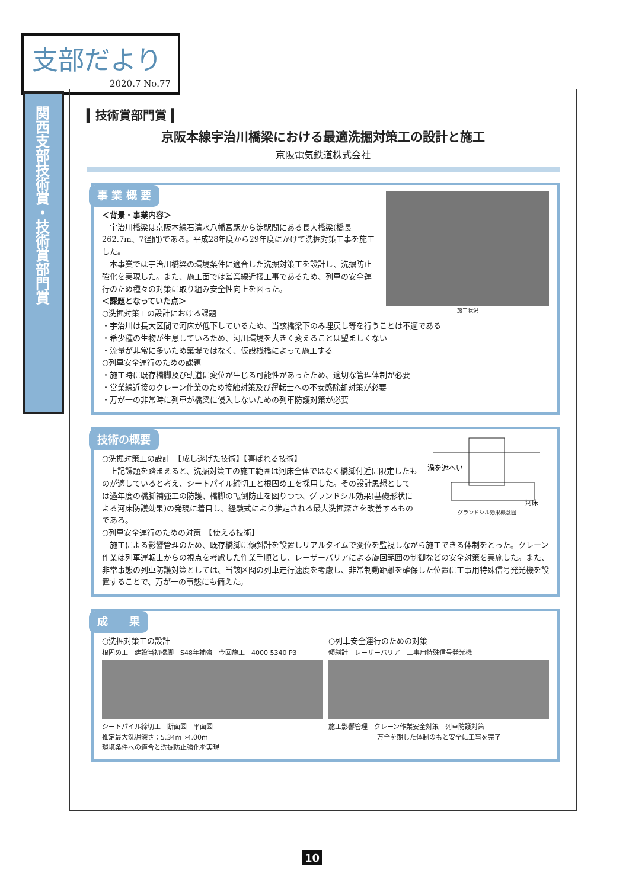支部だより
2020.7 No.77
関西支部技術賞・技術賞部門賞
▍技術賞部門賞 ▍
京阪本線宇治川橋梁における最適洗掘対策工の設計と施工
京阪電気鉄道株式会社
事 業 概 要
施工状況
＜背景・事業内容＞
　宇治川橋梁は京阪本線石清水八幡宮駅から淀駅間にある長大橋梁(橋長262.7m、7径間)である。平成28年度から29年度にかけて洗掘対策工事を施工した。
　本事業では宇治川橋梁の環境条件に適合した洗掘対策工を設計し、洗掘防止強化を実現した。また、施工面では営業線近接工事であるため、列車の安全運行のため種々の対策に取り組み安全性向上を図った。
＜課題となっていた点＞
○洗掘対策工の設計における課題
・宇治川は長大区間で河床が低下しているため、当該橋梁下のみ埋戻し等を行うことは不適である
・希少種の生物が生息しているため、河川環境を大きく変えることは望ましくない
・流量が非常に多いため築堤ではなく、仮設桟橋によって施工する
○列車安全運行のための課題
・施工時に既存橋脚及び軌道に変位が生じる可能性があったため、適切な管理体制が必要
・営業線近接のクレーン作業のため接触対策及び運転士への不安感除却対策が必要
・万が一の非常時に列車が橋梁に侵入しないための列車防護対策が必要
技術の概要
渦を遮へい
河床
グランドシル効果概念図
○洗掘対策工の設計　【成し遂げた技術】【喜ばれる技術】
　上記課題を踏まえると、洗掘対策工の施工範囲は河床全体ではなく橋脚付近に限定したものが適していると考え、シートパイル締切工と根固め工を採用した。その設計思想としては過年度の橋脚補強工の防護、橋脚の転倒防止を図りつつ、グランドシル効果(基礎形状による河床防護効果)の発現に着目し、経験式により推定される最大洗掘深さを改善するものである。
○列車安全運行のための対策　【使える技術】
　施工による影響管理のため、既存橋脚に傾斜計を設置しリアルタイムで変位を監視しながら施工できる体制をとった。クレーン作業は列車運転士からの視点を考慮した作業手順とし、レーザーバリアによる旋回範囲の制御などの安全対策を実施した。また、非常事態の列車防護対策としては、当該区間の列車走行速度を考慮し、非常制動距離を確保した位置に工事用特殊信号発光機を設置することで、万が一の事態にも備えた。
成　　果
○洗掘対策工の設計
根固め工　建設当初橋脚　S48年補強　今回施工　4000 5340 P3
シートパイル締切工　断面図　平面図
推定最大洗掘深さ：5.34m⇒4.00m
環境条件への適合と洗掘防止強化を実現
○列車安全運行のための対策
傾斜計　レーザーバリア　工事用特殊信号発光機
施工影響管理　クレーン作業安全対策　列車防護対策
万全を期した体制のもと安全に工事を完了
10